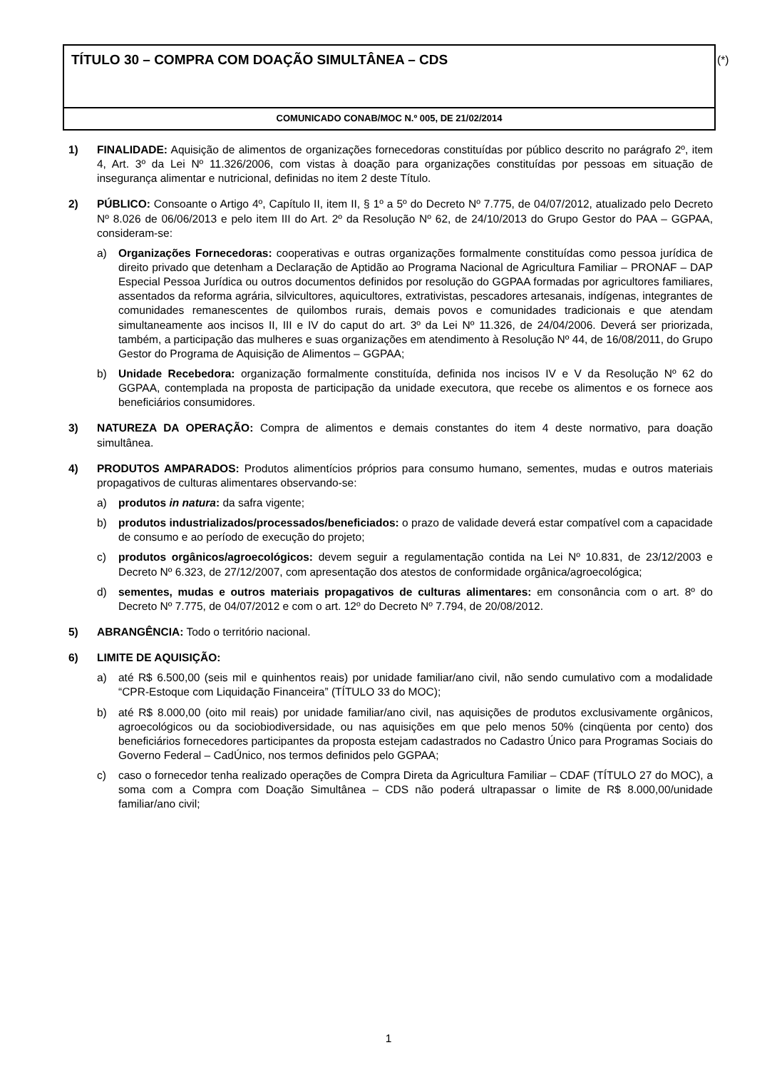TÍTULO 30 – COMPRA COM DOAÇÃO SIMULTÂNEA – CDS
COMUNICADO CONAB/MOC N.º 005, DE 21/02/2014
(*)
1) FINALIDADE: Aquisição de alimentos de organizações fornecedoras constituídas por público descrito no parágrafo 2º, item 4, Art. 3º da Lei Nº 11.326/2006, com vistas à doação para organizações constituídas por pessoas em situação de insegurança alimentar e nutricional, definidas no item 2 deste Título.
2) PÚBLICO: Consoante o Artigo 4º, Capítulo II, item II, § 1º a 5º do Decreto Nº 7.775, de 04/07/2012, atualizado pelo Decreto Nº 8.026 de 06/06/2013 e pelo item III do Art. 2º da Resolução Nº 62, de 24/10/2013 do Grupo Gestor do PAA – GGPAA, consideram-se:
a) Organizações Fornecedoras: cooperativas e outras organizações formalmente constituídas como pessoa jurídica de direito privado que detenham a Declaração de Aptidão ao Programa Nacional de Agricultura Familiar – PRONAF – DAP Especial Pessoa Jurídica ou outros documentos definidos por resolução do GGPAA formadas por agricultores familiares, assentados da reforma agrária, silvicultores, aquicultores, extrativistas, pescadores artesanais, indígenas, integrantes de comunidades remanescentes de quilombos rurais, demais povos e comunidades tradicionais e que atendam simultaneamente aos incisos II, III e IV do caput do art. 3º da Lei Nº 11.326, de 24/04/2006. Deverá ser priorizada, também, a participação das mulheres e suas organizações em atendimento à Resolução Nº 44, de 16/08/2011, do Grupo Gestor do Programa de Aquisição de Alimentos – GGPAA;
b) Unidade Recebedora: organização formalmente constituída, definida nos incisos IV e V da Resolução Nº 62 do GGPAA, contemplada na proposta de participação da unidade executora, que recebe os alimentos e os fornece aos beneficiários consumidores.
3) NATUREZA DA OPERAÇÃO: Compra de alimentos e demais constantes do item 4 deste normativo, para doação simultânea.
4) PRODUTOS AMPARADOS: Produtos alimentícios próprios para consumo humano, sementes, mudas e outros materiais propagativos de culturas alimentares observando-se:
a) produtos in natura: da safra vigente;
b) produtos industrializados/processados/beneficiados: o prazo de validade deverá estar compatível com a capacidade de consumo e ao período de execução do projeto;
c) produtos orgânicos/agroecológicos: devem seguir a regulamentação contida na Lei Nº 10.831, de 23/12/2003 e Decreto Nº 6.323, de 27/12/2007, com apresentação dos atestos de conformidade orgânica/agroecológica;
d) sementes, mudas e outros materiais propagativos de culturas alimentares: em consonância com o art. 8º do Decreto Nº 7.775, de 04/07/2012 e com o art. 12º do Decreto Nº 7.794, de 20/08/2012.
5) ABRANGÊNCIA: Todo o território nacional.
6) LIMITE DE AQUISIÇÃO:
a) até R$ 6.500,00 (seis mil e quinhentos reais) por unidade familiar/ano civil, não sendo cumulativo com a modalidade “CPR-Estoque com Liquidação Financeira” (TÍTULO 33 do MOC);
b) até R$ 8.000,00 (oito mil reais) por unidade familiar/ano civil, nas aquisições de produtos exclusivamente orgânicos, agroecológicos ou da sociobiodiversidade, ou nas aquisições em que pelo menos 50% (cinqüenta por cento) dos beneficiários fornecedores participantes da proposta estejam cadastrados no Cadastro Único para Programas Sociais do Governo Federal – CadÚnico, nos termos definidos pelo GGPAA;
c) caso o fornecedor tenha realizado operações de Compra Direta da Agricultura Familiar – CDAF (TÍTULO 27 do MOC), a soma com a Compra com Doação Simultânea – CDS não poderá ultrapassar o limite de R$ 8.000,00/unidade familiar/ano civil;
1